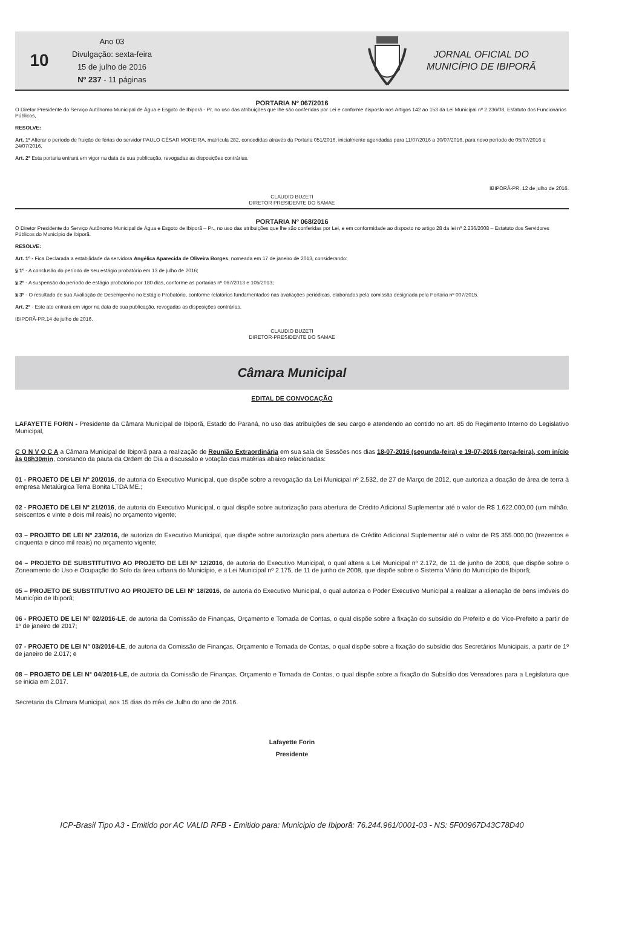10
Ano 03
Divulgação: sexta-feira
15 de julho de 2016
Nº 237 - 11 páginas
JORNAL OFICIAL DO
MUNICÍPIO DE IBIPORÃ
PORTARIA Nº 067/2016
O Diretor Presidente do Serviço Autônomo Municipal de Água e Esgoto de Ibiporã - Pr, no uso das atribuições que lhe são conferidas por Lei e conforme disposto nos Artigos 142 ao 153 da Lei Municipal nº 2.236/08, Estatuto dos Funcionários Públicos,
RESOLVE:
Art. 1º Alterar o período de fruição de férias do servidor PAULO CÉSAR MOREIRA, matrícula 282, concedidas através da Portaria 051/2016, inicialmente agendadas para 11/07/2016 a 30/07/2016, para novo período de 05/07/2016 a 24/07/2016.
Art. 2º Esta portaria entrará em vigor na data de sua publicação, revogadas as disposições contrárias.
IBIPORÃ-PR, 12 de julho de 2016.
CLAUDIO BUZETI
DIRETOR PRESIDENTE DO SAMAE
PORTARIA Nº 068/2016
O Diretor Presidente do Serviço Autônomo Municipal de Água e Esgoto de Ibiporã – Pr., no uso das atribuições que lhe são conferidas por Lei, e em conformidade ao disposto no artigo 28 da lei nº 2.236/2008 – Estatuto dos Servidores Públicos do Município de Ibiporã.
RESOLVE:
Art. 1º - Fica Declarada a estabilidade da servidora Angélica Aparecida de Oliveira Borges, nomeada em 17 de janeiro de 2013, considerando:
§ 1º - A conclusão do período de seu estágio probatório em 13 de julho de 2016;
§ 2º - A suspensão do período de estágio probatório por 180 dias, conforme as portarias nº 067/2013 e 105/2013;
§ 3º - O resultado de sua Avaliação de Desempenho no Estágio Probatório, conforme relatórios fundamentados nas avaliações periódicas, elaborados pela comissão designada pela Portaria nº 007/2015.
Art. 2º - Este ato entrará em vigor na data de sua publicação, revogadas as disposições contrárias.
IBIPORÃ-PR,14 de julho de 2016.
CLAUDIO BUZETI
DIRETOR-PRESIDENTE DO SAMAE
Câmara Municipal
EDITAL DE CONVOCAÇÃO
LAFAYETTE FORIN - Presidente da Câmara Municipal de Ibiporã, Estado do Paraná, no uso das atribuições de seu cargo e atendendo ao contido no art. 85 do Regimento Interno do Legislativo Municipal,
C O N V O C A a Câmara Municipal de Ibiporã para a realização de Reunião Extraordinária em sua sala de Sessões nos dias 18-07-2016 (segunda-feira) e 19-07-2016 (terça-feira), com início às 08h30min, constando da pauta da Ordem do Dia a discussão e votação das matérias abaixo relacionadas:
01 - PROJETO DE LEI Nº 20/2016, de autoria do Executivo Municipal, que dispõe sobre a revogação da Lei Municipal nº 2.532, de 27 de Março de 2012, que autoriza a doação de área de terra à empresa Metalúrgica Terra Bonita LTDA ME.;
02 - PROJETO DE LEI Nº 21/2016, de autoria do Executivo Municipal, o qual dispõe sobre autorização para abertura de Crédito Adicional Suplementar até o valor de R$ 1.622.000,00 (um milhão, seiscentos e vinte e dois mil reais) no orçamento vigente;
03 – PROJETO DE LEI N° 23/2016, de autoriza do Executivo Municipal, que dispõe sobre autorização para abertura de Crédito Adicional Suplementar até o valor de R$ 355.000,00 (trezentos e cinquenta e cinco mil reais) no orçamento vigente;
04 – PROJETO DE SUBSTITUTIVO AO PROJETO DE LEI Nº 12/2016, de autoria do Executivo Municipal, o qual altera a Lei Municipal nº 2.172, de 11 de junho de 2008, que dispõe sobre o Zoneamento do Uso e Ocupação do Solo da área urbana do Município, e a Lei Municipal nº 2.175, de 11 de junho de 2008, que dispõe sobre o Sistema Viário do Município de Ibiporã;
05 – PROJETO DE SUBSTITUTIVO AO PROJETO DE LEI Nº 18/2016, de autoria do Executivo Municipal, o qual autoriza o Poder Executivo Municipal a realizar a alienação de bens imóveis do Município de Ibiporã;
06 - PROJETO DE LEI N° 02/2016-LE, de autoria da Comissão de Finanças, Orçamento e Tomada de Contas, o qual dispõe sobre a fixação do subsídio do Prefeito e do Vice-Prefeito a partir de 1º de janeiro de 2017;
07 - PROJETO DE LEI N° 03/2016-LE, de autoria da Comissão de Finanças, Orçamento e Tomada de Contas, o qual dispõe sobre a fixação do subsídio dos Secretários Municipais, a partir de 1º de janeiro de 2.017; e
08 – PROJETO DE LEI N° 04/2016-LE, de autoria da Comissão de Finanças, Orçamento e Tomada de Contas, o qual dispõe sobre a fixação do Subsídio dos Vereadores para a Legislatura que se inicia em 2.017.
Secretaria da Câmara Municipal, aos 15 dias do mês de Julho do ano de 2016.
Lafayette Forin
Presidente
ICP-Brasil Tipo A3 - Emitido por AC VALID RFB - Emitido para: Municipio de Ibiporã: 76.244.961/0001-03 - NS: 5F00967D43C78D40